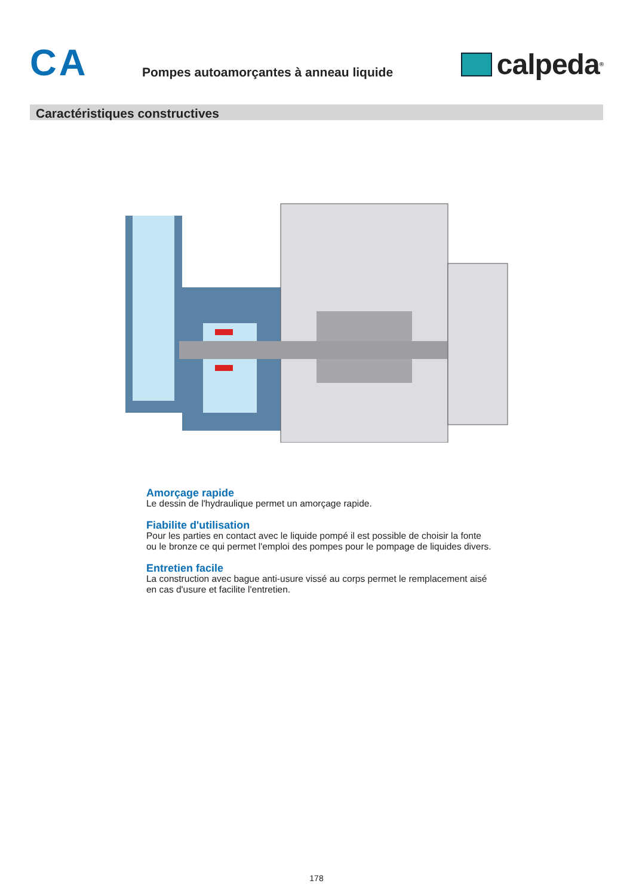CA
Pompes autoamorçantes à anneau liquide
calpeda<sup>®</sup>
Caractéristiques constructives
Amorçage rapide
Le dessin de l'hydraulique permet un amorçage rapide.
Fiabilite d'utilisation
Pour les parties en contact avec le liquide pompé il est possible de choisir la fonte ou le bronze ce qui permet l'emploi des pompes pour le pompage de liquides divers.
Entretien facile
La construction avec bague anti-usure vissé au corps permet le remplacement aisé en cas d'usure et facilite l'entretien.
178